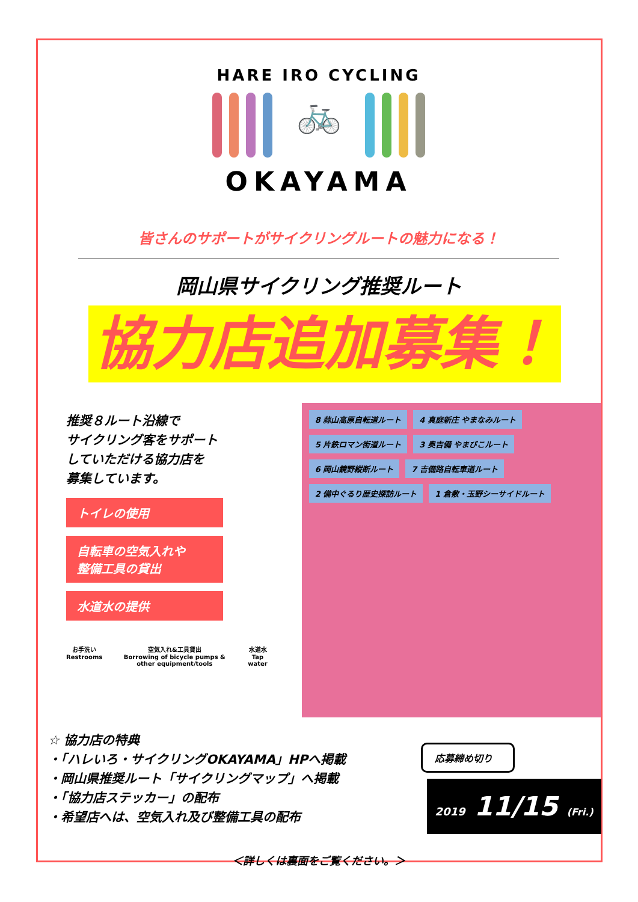HARE IRO CYCLING
🚲
OKAYAMA
皆さんのサポートがサイクリングルートの魅力になる！
岡山県サイクリング推奨ルート
協力店追加募集！
推奨８ルート沿線で
サイクリング客をサポート
していただける協力店を
募集しています。
トイレの使用
自転車の空気入れや
整備工具の貸出
水道水の提供
お手洗い
Restrooms 空気入れ&工具貸出
Borrowing of bicycle pumps & other equipment/tools 水道水
Tap water
8 蒜山高原自転道ルート
4 真庭新庄 やまなみルート
5 片鉄ロマン街道ルート
3 奥吉備 やまびこルート
6 岡山鏡野縦断ルート
7 吉備路自転車道ルート
2 備中ぐるり歴史探訪ルート
1 倉敷・玉野シーサイドルート
☆ 協力店の特典
・「ハレいろ・サイクリングOKAYAMA」HPへ掲載
・岡山県推奨ルート「サイクリングマップ」へ掲載
・「協力店ステッカー」の配布
・希望店へは、空気入れ及び整備工具の配布
応募締め切り
2019 11/15 (Fri.)
＜詳しくは裏面をご覧ください。＞